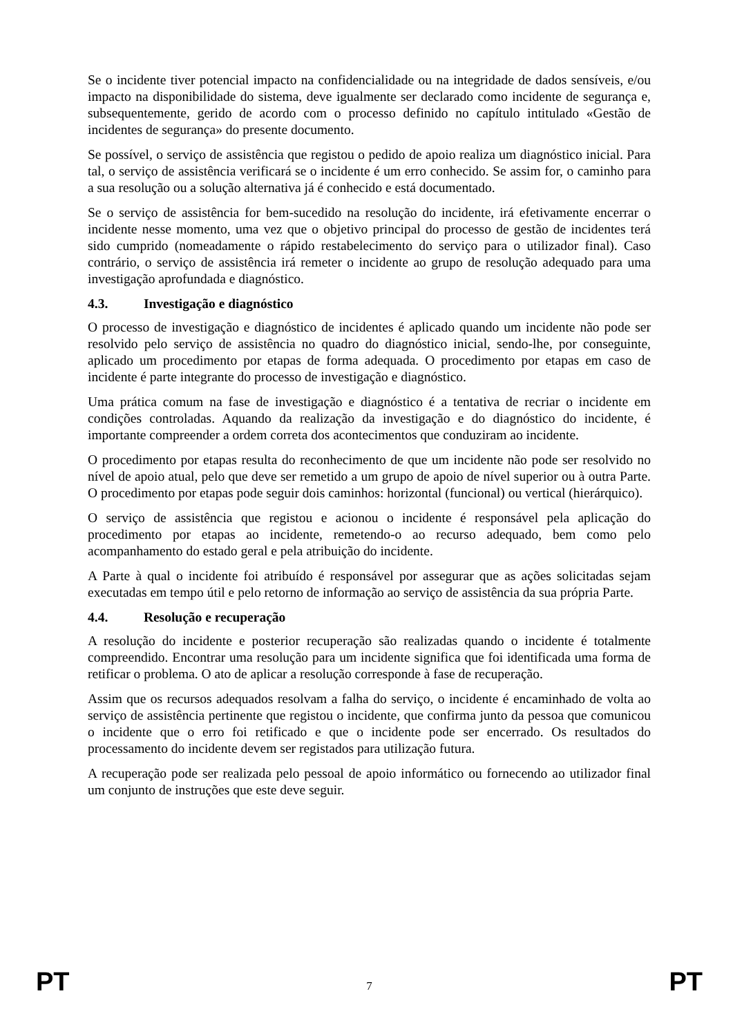Se o incidente tiver potencial impacto na confidencialidade ou na integridade de dados sensíveis, e/ou impacto na disponibilidade do sistema, deve igualmente ser declarado como incidente de segurança e, subsequentemente, gerido de acordo com o processo definido no capítulo intitulado «Gestão de incidentes de segurança» do presente documento.
Se possível, o serviço de assistência que registou o pedido de apoio realiza um diagnóstico inicial. Para tal, o serviço de assistência verificará se o incidente é um erro conhecido. Se assim for, o caminho para a sua resolução ou a solução alternativa já é conhecido e está documentado.
Se o serviço de assistência for bem-sucedido na resolução do incidente, irá efetivamente encerrar o incidente nesse momento, uma vez que o objetivo principal do processo de gestão de incidentes terá sido cumprido (nomeadamente o rápido restabelecimento do serviço para o utilizador final). Caso contrário, o serviço de assistência irá remeter o incidente ao grupo de resolução adequado para uma investigação aprofundada e diagnóstico.
4.3. Investigação e diagnóstico
O processo de investigação e diagnóstico de incidentes é aplicado quando um incidente não pode ser resolvido pelo serviço de assistência no quadro do diagnóstico inicial, sendo-lhe, por conseguinte, aplicado um procedimento por etapas de forma adequada. O procedimento por etapas em caso de incidente é parte integrante do processo de investigação e diagnóstico.
Uma prática comum na fase de investigação e diagnóstico é a tentativa de recriar o incidente em condições controladas. Aquando da realização da investigação e do diagnóstico do incidente, é importante compreender a ordem correta dos acontecimentos que conduziram ao incidente.
O procedimento por etapas resulta do reconhecimento de que um incidente não pode ser resolvido no nível de apoio atual, pelo que deve ser remetido a um grupo de apoio de nível superior ou à outra Parte. O procedimento por etapas pode seguir dois caminhos: horizontal (funcional) ou vertical (hierárquico).
O serviço de assistência que registou e acionou o incidente é responsável pela aplicação do procedimento por etapas ao incidente, remetendo-o ao recurso adequado, bem como pelo acompanhamento do estado geral e pela atribuição do incidente.
A Parte à qual o incidente foi atribuído é responsável por assegurar que as ações solicitadas sejam executadas em tempo útil e pelo retorno de informação ao serviço de assistência da sua própria Parte.
4.4. Resolução e recuperação
A resolução do incidente e posterior recuperação são realizadas quando o incidente é totalmente compreendido. Encontrar uma resolução para um incidente significa que foi identificada uma forma de retificar o problema. O ato de aplicar a resolução corresponde à fase de recuperação.
Assim que os recursos adequados resolvam a falha do serviço, o incidente é encaminhado de volta ao serviço de assistência pertinente que registou o incidente, que confirma junto da pessoa que comunicou o incidente que o erro foi retificado e que o incidente pode ser encerrado. Os resultados do processamento do incidente devem ser registados para utilização futura.
A recuperação pode ser realizada pelo pessoal de apoio informático ou fornecendo ao utilizador final um conjunto de instruções que este deve seguir.
PT 7 PT